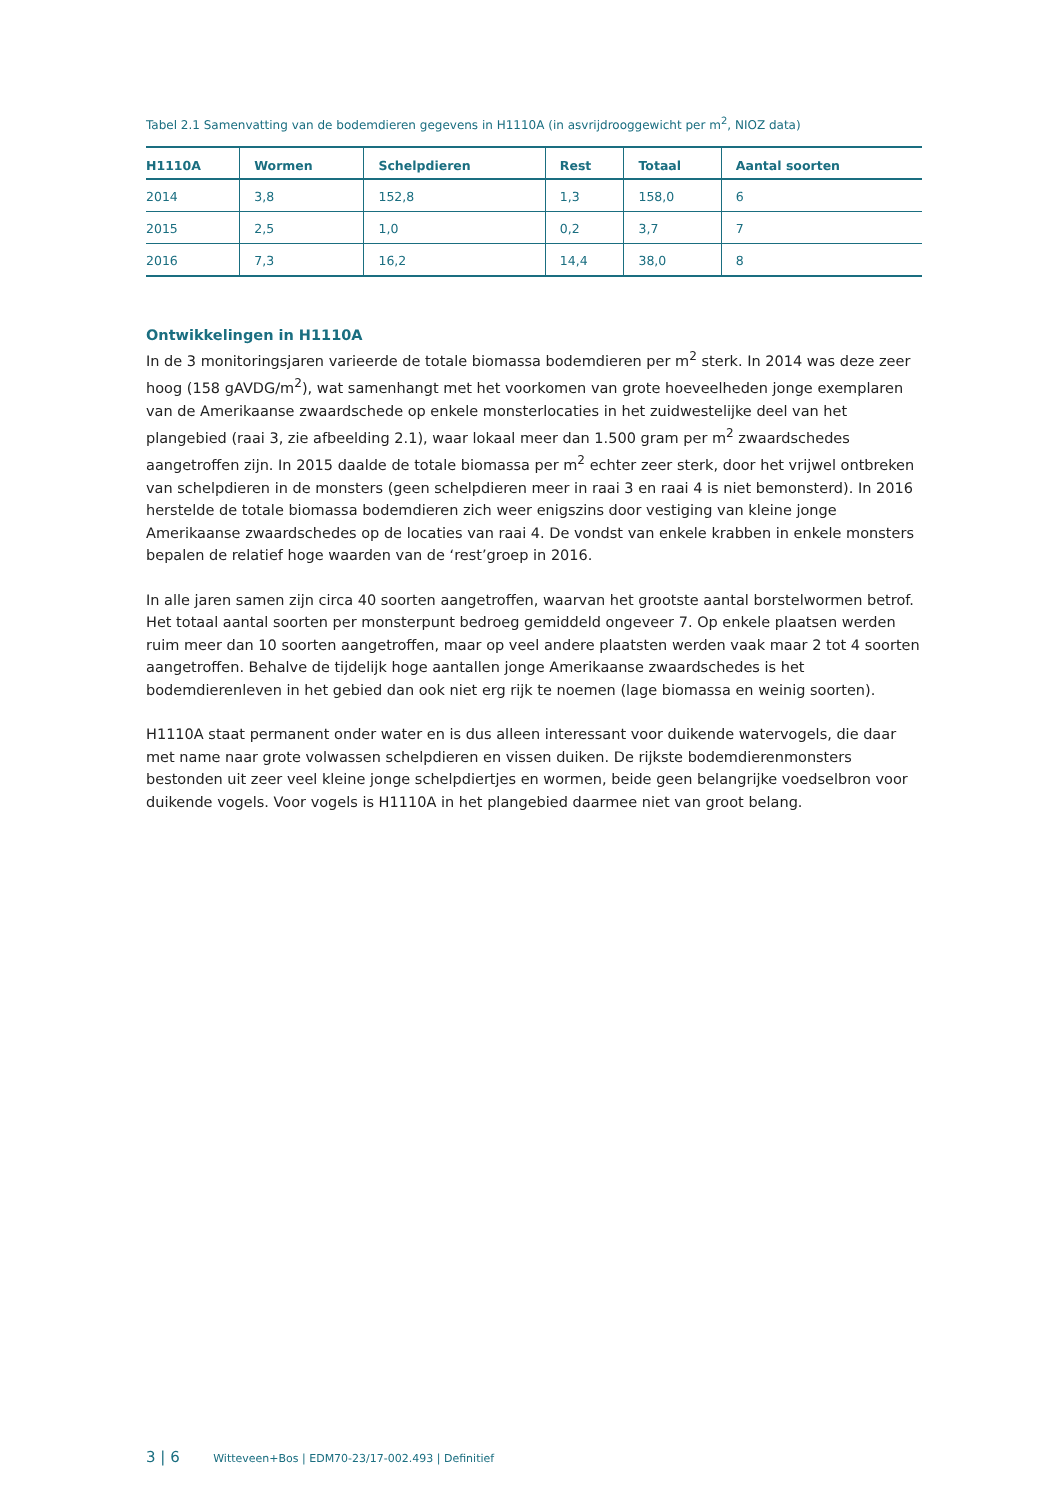Tabel 2.1 Samenvatting van de bodemdieren gegevens in H1110A (in asvrijdrooggewicht per m<sup>2</sup>, NIOZ data)
| H1110A | Wormen | Schelpdieren | Rest | Totaal | Aantal soorten |
| --- | --- | --- | --- | --- | --- |
| 2014 | 3,8 | 152,8 | 1,3 | 158,0 | 6 |
| 2015 | 2,5 | 1,0 | 0,2 | 3,7 | 7 |
| 2016 | 7,3 | 16,2 | 14,4 | 38,0 | 8 |
Ontwikkelingen in H1110A
In de 3 monitoringsjaren varieerde de totale biomassa bodemdieren per m<sup>2</sup> sterk. In 2014 was deze zeer hoog (158 gAVDG/m<sup>2</sup>), wat samenhangt met het voorkomen van grote hoeveelheden jonge exemplaren van de Amerikaanse zwaardschede op enkele monsterlocaties in het zuidwestelijke deel van het plangebied (raai 3, zie afbeelding 2.1), waar lokaal meer dan 1.500 gram per m<sup>2</sup> zwaardschedes aangetroffen zijn. In 2015 daalde de totale biomassa per m<sup>2</sup> echter zeer sterk, door het vrijwel ontbreken van schelpdieren in de monsters (geen schelpdieren meer in raai 3 en raai 4 is niet bemonsterd). In 2016 herstelde de totale biomassa bodemdieren zich weer enigszins door vestiging van kleine jonge Amerikaanse zwaardschedes op de locaties van raai 4. De vondst van enkele krabben in enkele monsters bepalen de relatief hoge waarden van de ‘rest’groep in 2016.
In alle jaren samen zijn circa 40 soorten aangetroffen, waarvan het grootste aantal borstelwormen betrof. Het totaal aantal soorten per monsterpunt bedroeg gemiddeld ongeveer 7. Op enkele plaatsen werden ruim meer dan 10 soorten aangetroffen, maar op veel andere plaatsten werden vaak maar 2 tot 4 soorten aangetroffen. Behalve de tijdelijk hoge aantallen jonge Amerikaanse zwaardschedes is het bodemdierenleven in het gebied dan ook niet erg rijk te noemen (lage biomassa en weinig soorten).
H1110A staat permanent onder water en is dus alleen interessant voor duikende watervogels, die daar met name naar grote volwassen schelpdieren en vissen duiken. De rijkste bodemdierenmonsters bestonden uit zeer veel kleine jonge schelpdiertjes en wormen, beide geen belangrijke voedselbron voor duikende vogels. Voor vogels is H1110A in het plangebied daarmee niet van groot belang.
3 | 6 Witteveen+Bos | EDM70-23/17-002.493 | Definitief